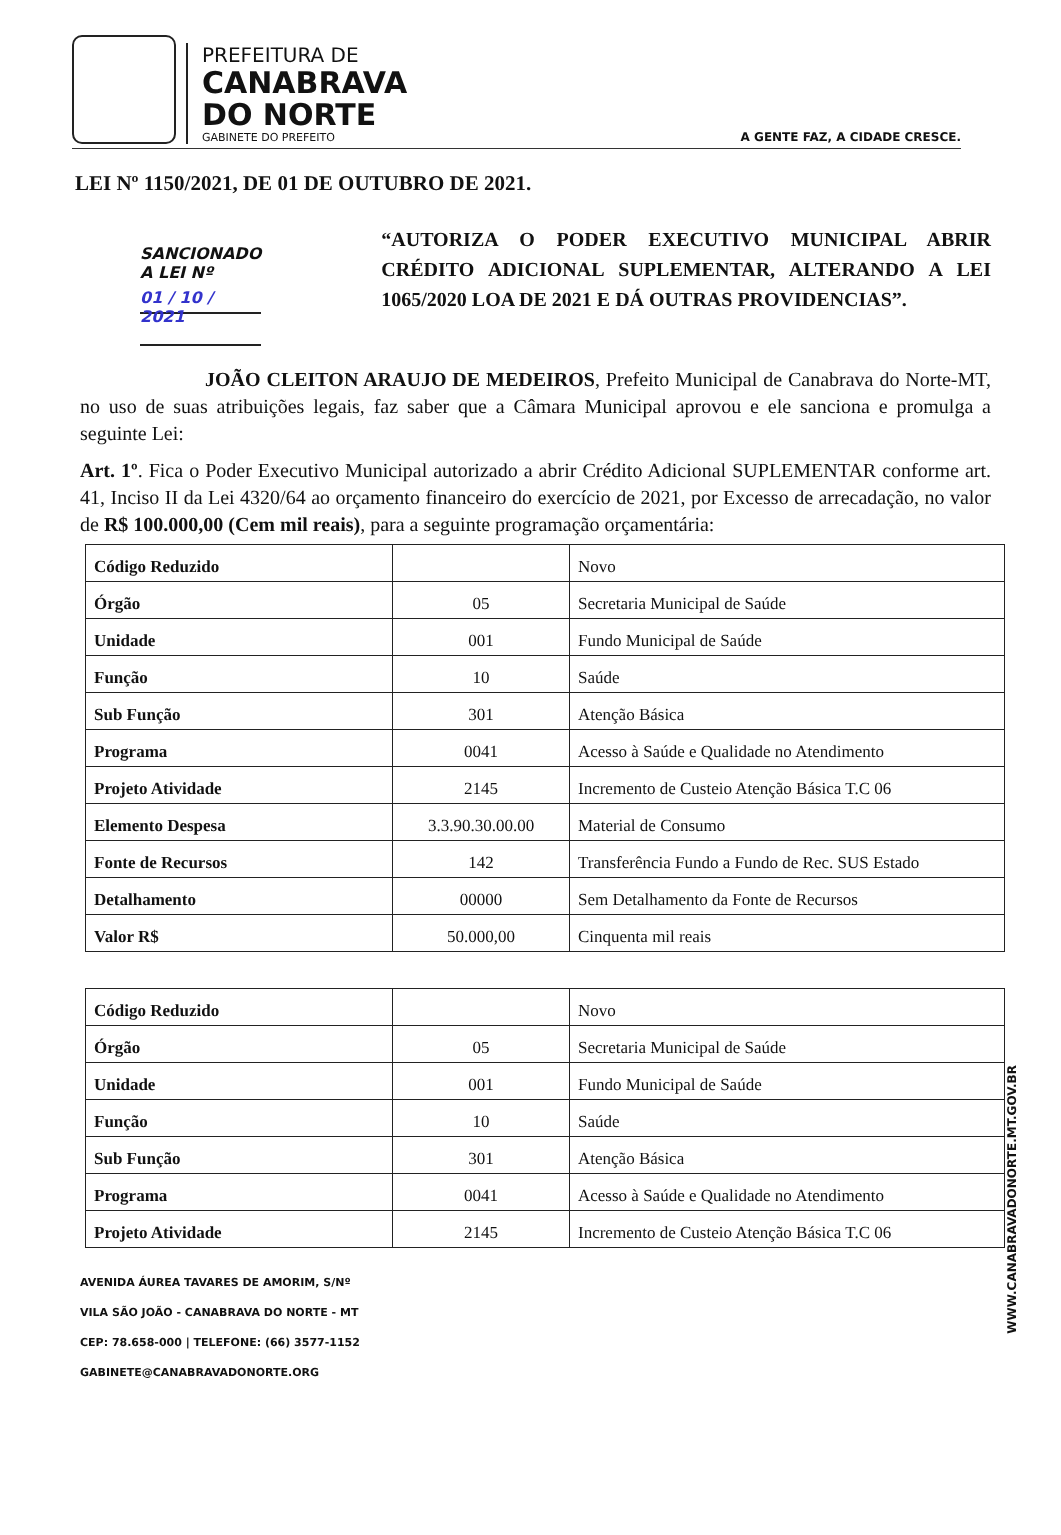PREFEITURA DE
CANABRAVA
DO NORTE
GABINETE DO PREFEITO
A GENTE FAZ, A CIDADE CRESCE.
LEI Nº 1150/2021, DE 01 DE OUTUBRO DE 2021.
SANCIONADO A LEI Nº
01 / 10 / 2021
“AUTORIZA O PODER EXECUTIVO MUNICIPAL ABRIR CRÉDITO ADICIONAL SUPLEMENTAR, ALTERANDO A LEI 1065/2020 LOA DE 2021 E DÁ OUTRAS PROVIDENCIAS”.
JOÃO CLEITON ARAUJO DE MEDEIROS, Prefeito Municipal de Canabrava do Norte-MT, no uso de suas atribuições legais, faz saber que a Câmara Municipal aprovou e ele sanciona e promulga a seguinte Lei:
Art. 1º. Fica o Poder Executivo Municipal autorizado a abrir Crédito Adicional SUPLEMENTAR conforme art. 41, Inciso II da Lei 4320/64 ao orçamento financeiro do exercício de 2021, por Excesso de arrecadação, no valor de R$ 100.000,00 (Cem mil reais), para a seguinte programação orçamentária:
| Código Reduzido | | Novo |
| Órgão | 05 | Secretaria Municipal de Saúde |
| Unidade | 001 | Fundo Municipal de Saúde |
| Função | 10 | Saúde |
| Sub Função | 301 | Atenção Básica |
| Programa | 0041 | Acesso à Saúde e Qualidade no Atendimento |
| Projeto Atividade | 2145 | Incremento de Custeio Atenção Básica T.C 06 |
| Elemento Despesa | 3.3.90.30.00.00 | Material de Consumo |
| Fonte de Recursos | 142 | Transferência Fundo a Fundo de Rec. SUS Estado |
| Detalhamento | 00000 | Sem Detalhamento da Fonte de Recursos |
| Valor R$ | 50.000,00 | Cinquenta mil reais |
| Código Reduzido | | Novo |
| Órgão | 05 | Secretaria Municipal de Saúde |
| Unidade | 001 | Fundo Municipal de Saúde |
| Função | 10 | Saúde |
| Sub Função | 301 | Atenção Básica |
| Programa | 0041 | Acesso à Saúde e Qualidade no Atendimento |
| Projeto Atividade | 2145 | Incremento de Custeio Atenção Básica T.C 06 |
WWW.CANABRAVADONORTE.MT.GOV.BR
AVENIDA ÁUREA TAVARES DE AMORIM, S/Nº
VILA SÃO JOÃO - CANABRAVA DO NORTE - MT
CEP: 78.658-000 | TELEFONE: (66) 3577-1152
GABINETE@CANABRAVADONORTE.ORG